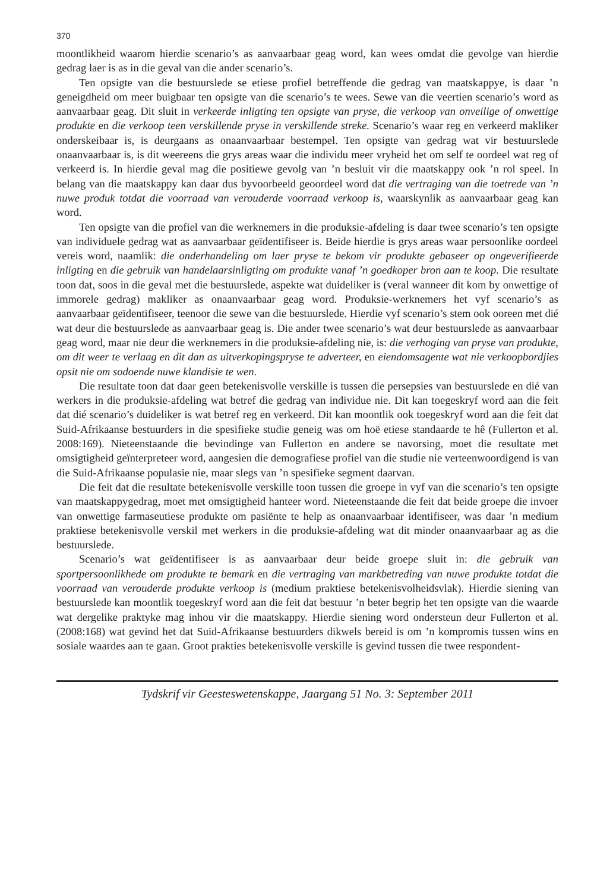370
moontlikheid waarom hierdie scenario’s as aanvaarbaar geag word, kan wees omdat die gevolge van hierdie gedrag laer is as in die geval van die ander scenario’s.
Ten opsigte van die bestuurslede se etiese profiel betreffende die gedrag van maatskappye, is daar ’n geneigdheid om meer buigbaar ten opsigte van die scenario’s te wees. Sewe van die veertien scenario’s word as aanvaarbaar geag. Dit sluit in verkeerde inligting ten opsigte van pryse, die verkoop van onveilige of onwettige produkte en die verkoop teen verskillende pryse in verskillende streke. Scenario’s waar reg en verkeerd makliker onderskeibaar is, is deurgaans as onaanvaarbaar bestempel. Ten opsigte van gedrag wat vir bestuurslede onaanvaarbaar is, is dit weereens die grys areas waar die individu meer vryheid het om self te oordeel wat reg of verkeerd is. In hierdie geval mag die positiewe gevolg van ’n besluit vir die maatskappy ook ’n rol speel. In belang van die maatskappy kan daar dus byvoorbeeld geoordeel word dat die vertraging van die toetrede van ’n nuwe produk totdat die voorraad van verouderde voorraad verkoop is, waarskynlik as aanvaarbaar geag kan word.
Ten opsigte van die profiel van die werknemers in die produksie-afdeling is daar twee scenario’s ten opsigte van individuele gedrag wat as aanvaarbaar geïdentifiseer is. Beide hierdie is grys areas waar persoonlike oordeel vereis word, naamlik: die onderhandeling om laer pryse te bekom vir produkte gebaseer op ongeverifieerde inligting en die gebruik van handelaarsinligting om produkte vanaf ’n goedkoper bron aan te koop. Die resultate toon dat, soos in die geval met die bestuurslede, aspekte wat duideliker is (veral wanneer dit kom by onwettige of immorele gedrag) makliker as onaanvaarbaar geag word. Produksie-werknemers het vyf scenario’s as aanvaarbaar geïdentifiseer, teenoor die sewe van die bestuurslede. Hierdie vyf scenario’s stem ook ooreen met dié wat deur die bestuurslede as aanvaarbaar geag is. Die ander twee scenario’s wat deur bestuurslede as aanvaarbaar geag word, maar nie deur die werknemers in die produksie-afdeling nie, is: die verhoging van pryse van produkte, om dit weer te verlaag en dit dan as uitverkopingspryse te adverteer, en eiendomsagente wat nie verkoopbordjies opsit nie om sodoende nuwe klandisie te wen.
Die resultate toon dat daar geen betekenisvolle verskille is tussen die persepsies van bestuurslede en dié van werkers in die produksie-afdeling wat betref die gedrag van individue nie. Dit kan toegeskryf word aan die feit dat dié scenario’s duideliker is wat betref reg en verkeerd. Dit kan moontlik ook toegeskryf word aan die feit dat Suid-Afrikaanse bestuurders in die spesifieke studie geneig was om hoë etiese standaarde te hê (Fullerton et al. 2008:169). Nieteenstaande die bevindinge van Fullerton en andere se navorsing, moet die resultate met omsigtigheid geïnterpreteer word, aangesien die demografiese profiel van die studie nie verteenwoordigend is van die Suid-Afrikaanse populasie nie, maar slegs van ’n spesifieke segment daarvan.
Die feit dat die resultate betekenisvolle verskille toon tussen die groepe in vyf van die scenario’s ten opsigte van maatskappygedrag, moet met omsigtigheid hanteer word. Nieteenstaande die feit dat beide groepe die invoer van onwettige farmaseutiese produkte om pasiënte te help as onaanvaarbaar identifiseer, was daar ’n medium praktiese betekenisvolle verskil met werkers in die produksie-afdeling wat dit minder onaanvaarbaar ag as die bestuurslede.
Scenario’s wat geïdentifiseer is as aanvaarbaar deur beide groepe sluit in: die gebruik van sportpersoonlikhede om produkte te bemark en die vertraging van markbetreding van nuwe produkte totdat die voorraad van verouderde produkte verkoop is (medium praktiese betekenisvolheidsvlak). Hierdie siening van bestuurslede kan moontlik toegeskryf word aan die feit dat bestuur ’n beter begrip het ten opsigte van die waarde wat dergelike praktyke mag inhou vir die maatskappy. Hierdie siening word ondersteun deur Fullerton et al. (2008:168) wat gevind het dat Suid-Afrikaanse bestuurders dikwels bereid is om ’n kompromis tussen wins en sosiale waardes aan te gaan. Groot prakties betekenisvolle verskille is gevind tussen die twee respondent-
Tydskrif vir Geesteswetenskappe, Jaargang 51 No. 3: September 2011